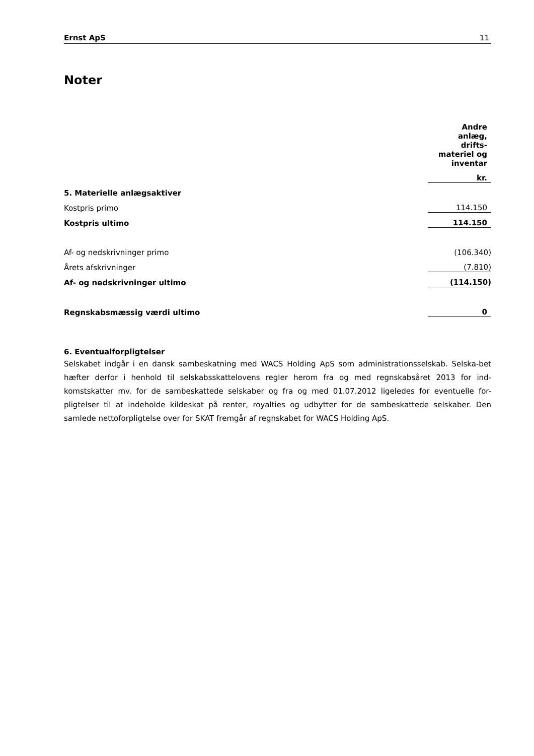Ernst ApS 11
Noter
| | Andre anlæg, drifts- materiel og inventar |
| | kr. |
| 5. Materielle anlægsaktiver | |
| Kostpris primo | 114.150 |
| Kostpris ultimo | 114.150 |
| Af- og nedskrivninger primo | (106.340) |
| Årets afskrivninger | (7.810) |
| Af- og nedskrivninger ultimo | (114.150) |
| Regnskabsmæssig værdi ultimo | 0 |
6. Eventualforpligtelser
Selskabet indgår i en dansk sambeskatning med WACS Holding ApS som administrationsselskab. Selska-bet hæfter derfor i henhold til selskabsskattelovens regler herom fra og med regnskabsåret 2013 for ind-komstskatter mv. for de sambeskattede selskaber og fra og med 01.07.2012 ligeledes for eventuelle for-pligtelser til at indeholde kildeskat på renter, royalties og udbytter for de sambeskattede selskaber. Den samlede nettoforpligtelse over for SKAT fremgår af regnskabet for WACS Holding ApS.